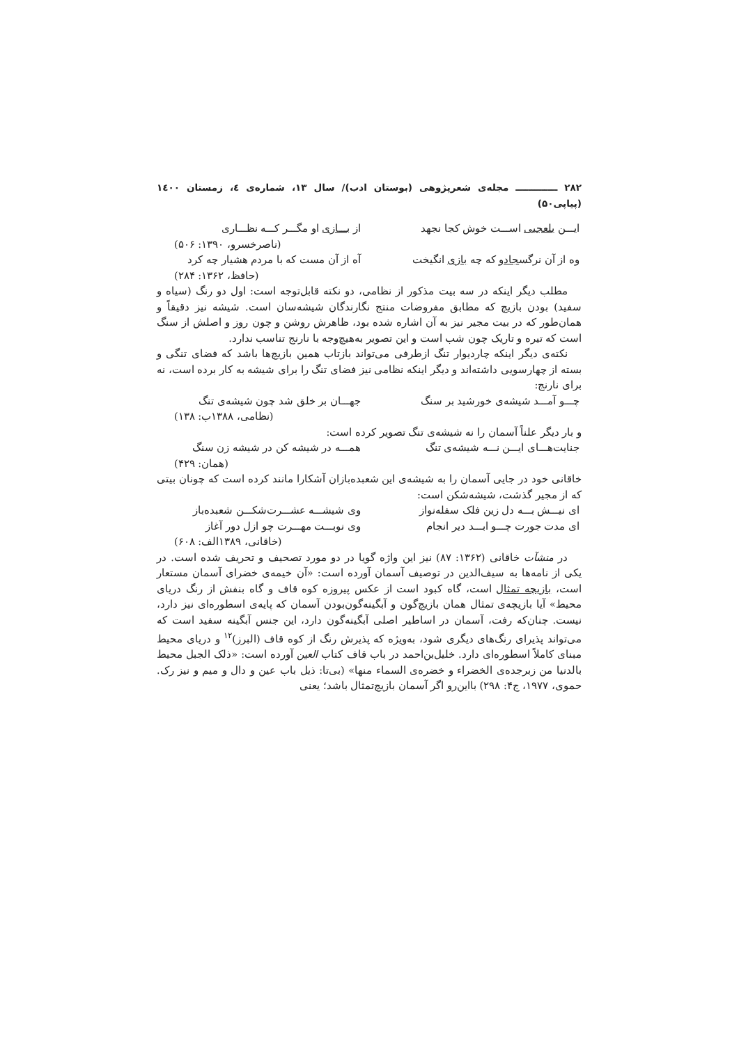۲۸۲ ـــــــــــــ مجله‌ی شعرپژوهی (بوستان ادب)/ سال ۱۳، شماره‌ی ٤، زمستان ۱٤۰۰ (پیاپی۵۰)
ایـــن بلعجبی اســـت خوش کجا نجهد از بـــازی او مگـــر کـــه نظـــاری
(ناصرخسرو، ۱۳۹۰: ۵۰۶)
وه از آن نرگسجادو که چه بازی انگیخت آه از آن مست که با مردم هشیار چه کرد
(حافظ، ۱۳۶۲: ۲۸۴)
مطلب دیگر اینکه در سه بیت مذکور از نظامی، دو نکته قابل‌توجه است: اول دو رنگ (سیاه و سفید) بودن بازیچ که مطابق مفروضات منتج نگارندگان شیشه‌سان است. شیشه نیز دقیقاً و همان‌طور که در بیت مجیر نیز به آن اشاره شده بود، ظاهرش روشن و چون روز و اصلش از سنگ است که تیره و تاریک چون شب است و این تصویر به‌هیچ‌وجه با نارنج تناسب ندارد.
نکته‌ی دیگر اینکه چاردیوار تنگ ازطرفی می‌تواند بازتاب همین بازیچ‌ها باشد که فضای تنگی و بسته از چهارسویی داشته‌اند و دیگر اینکه نظامی نیز فضای تنگ را برای شیشه به کار برده است، نه برای نارنج:
چـــو آمـــد شیشه‌ی خورشید بر سنگ جهـــان بر خلق شد چون شیشه‌ی تنگ
(نظامی، ۱۳۸۸ب: ۱۳۸)
و بار دیگر علناً آسمان را نه شیشه‌ی تنگ تصویر کرده است:
جنایت‌هـــای ایـــن نـــه شیشه‌ی تنگ همـــه در شیشه کن در شیشه زن سنگ
(همان: ۴۲۹)
خاقانی خود در جایی آسمان را به شیشه‌ی این شعبده‌بازان آشکارا مانند کرده است که چونان بیتی که از مجیر گذشت، شیشه‌شکن است:
ای نیـــش بـــه دل زین فلک سفله‌نواز وی شیشـــه عشـــرت‌شکـــن شعبده‌باز
ای مدت جورت چـــو ابـــد دیر انجام وی نوبـــت مهـــرت چو ازل دور آغاز
(خاقانی، ۱۳۸۹الف: ۶۰۸)
در منشآت خاقانی (۱۳۶۲: ۸۷) نیز این واژه گویا در دو مورد تصحیف و تحریف شده است. در یکی از نامه‌ها به سیف‌الدین در توصیف آسمان آورده است: «آن خیمه‌ی خضرای آسمان مستعار است، بازیچه تمثال است، گاه کبود است از عکس پیروزه کوه قاف و گاه بنفش از رنگ دریای محیط» آیا بازیچه‌ی تمثال همان بازیچ‌گون و آبگینه‌گون‌بودن آسمان که پایه‌ی اسطوره‌ای نیز دارد، نیست. چنان‌که رفت، آسمان در اساطیر اصلی آبگینه‌گون دارد، این جنس آبگینه سفید است که می‌تواند پذیرای رنگ‌های دیگری شود، به‌ویژه که پذیرش رنگ از کوه قاف (البرز)<sup>۱۲</sup> و دریای محیط مبنای کاملاً اسطوره‌ای دارد. خلیل‌بن‌احمد در باب قاف کتاب العین آورده است: «ذلک الجبل محیط بالدنیا من زبرجده‌ی الخضراء و خضره‌ی السماء منها» (بی‌تا: ذیل باب عین و دال و میم و نیز رک. حموی، ۱۹۷۷، ج۴: ۲۹۸) بااین‌رو اگر آسمان بازیچ‌تمثال باشد؛ یعنی